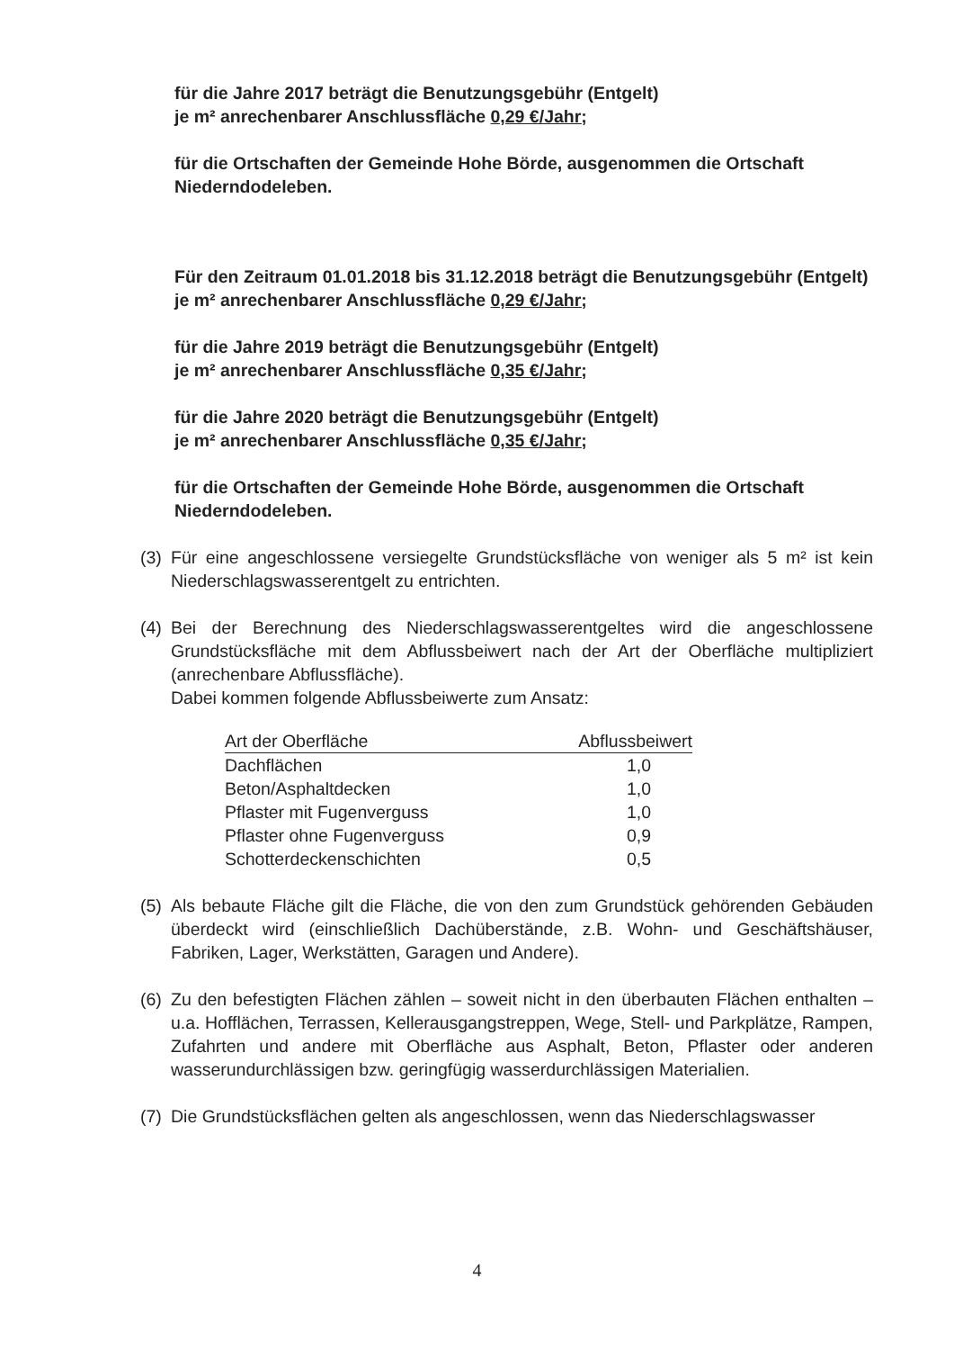für die Jahre 2017 beträgt die Benutzungsgebühr (Entgelt)
je m² anrechenbarer Anschlussfläche 0,29 €/Jahr;
für die Ortschaften der Gemeinde Hohe Börde, ausgenommen die Ortschaft Niederndodeleben.
Für den Zeitraum 01.01.2018 bis 31.12.2018 beträgt die Benutzungsgebühr (Entgelt) je m² anrechenbarer Anschlussfläche 0,29 €/Jahr;
für die Jahre 2019 beträgt die Benutzungsgebühr (Entgelt)
je m² anrechenbarer Anschlussfläche 0,35 €/Jahr;
für die Jahre 2020 beträgt die Benutzungsgebühr (Entgelt)
je m² anrechenbarer Anschlussfläche 0,35 €/Jahr;
für die Ortschaften der Gemeinde Hohe Börde, ausgenommen die Ortschaft Niederndodeleben.
(3)
Für eine angeschlossene versiegelte Grundstücksfläche von weniger als 5 m² ist kein Niederschlagswasserentgelt zu entrichten.
(4)
Bei der Berechnung des Niederschlagswasserentgeltes wird die angeschlossene Grundstücksfläche mit dem Abflussbeiwert nach der Art der Oberfläche multipliziert (anrechenbare Abflussfläche).
Dabei kommen folgende Abflussbeiwerte zum Ansatz:
| Art der Oberfläche | Abflussbeiwert |
| --- | --- |
| Dachflächen | 1,0 |
| Beton/Asphaltdecken | 1,0 |
| Pflaster mit Fugenverguss | 1,0 |
| Pflaster ohne Fugenverguss | 0,9 |
| Schotterdeckenschichten | 0,5 |
(5)
Als bebaute Fläche gilt die Fläche, die von den zum Grundstück gehörenden Gebäuden überdeckt wird (einschließlich Dachüberstände, z.B. Wohn- und Geschäftshäuser, Fabriken, Lager, Werkstätten, Garagen und Andere).
(6)
Zu den befestigten Flächen zählen – soweit nicht in den überbauten Flächen enthalten – u.a. Hofflächen, Terrassen, Kellerausgangstreppen, Wege, Stell- und Parkplätze, Rampen, Zufahrten und andere mit Oberfläche aus Asphalt, Beton, Pflaster oder anderen wasserundurchlässigen bzw. geringfügig wasserdurchlässigen Materialien.
(7)
Die Grundstücksflächen gelten als angeschlossen, wenn das Niederschlagswasser
4